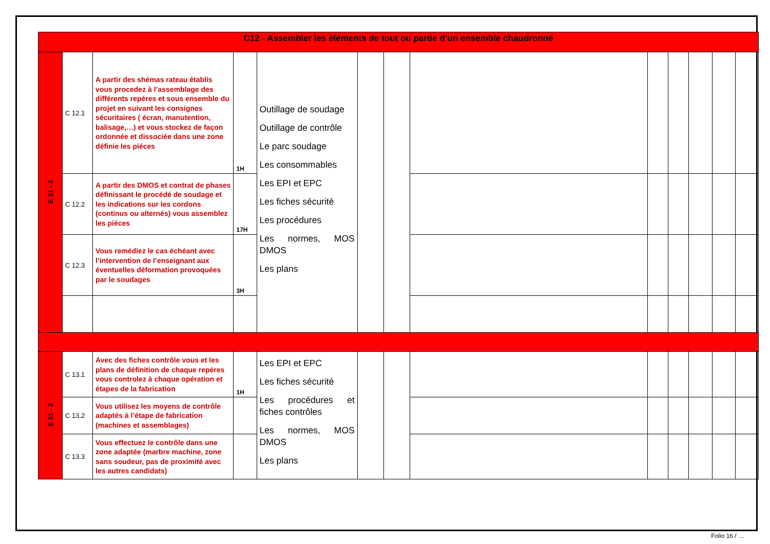| C12 - Assembler les éléments de tout ou partie d’un ensemble chaudronné | | | | | | | | | | | | |
| E 31 - 2 | C 12.1 | A partir des shémas rateau établis vous procedez à l’assemblage des différents repéres et sous ensemble du projet en suivant les consignes sécuritaires ( écran, manutention, balisage,…) et vous stockez de façon ordonnée et dissociée dans une zone définie les piéces | 1H | Outillage de soudage Outillage de contrôle Le parc soudage Les consommables Les EPI et EPC Les fiches sécurité Les procédures Les normes, MOS DMOS Les plans | | | | | | | | |
| | C 12.2 | A partir des DMOS et contrat de phases définissant le procédé de soudage et les indications sur les cordons (continus ou alternés) vous assemblez les piéces | 17H | | | | | | | | | |
| | C 12.3 | Vous remédiez le cas échéant avec l’intervention de l’enseignant aux éventuelles déformation provoquées par le soudages | 3H | | | | | | | | | |
| E 31 - 2 | C 13.1 | Avec des fiches contrôle vous et les plans de définition de chaque repéres vous controlez à chaque opération et étapes de la fabrication | 1H | Les EPI et EPC Les fiches sécurité Les procédures et fiches contrôles Les normes, MOS DMOS Les plans | | | | | | | | |
| | C 13.2 | Vous utilisez les moyens de contrôle adaptés à l’étape de fabrication (machines et assemblages) | | | | | | | | | | |
| | C 13.3 | Vous effectuez le contrôle dans une zone adaptée (marbre machine, zone sans soudeur, pas de proximité avec les autres candidats) | | | | | | | | | | |
Folio 16 / …